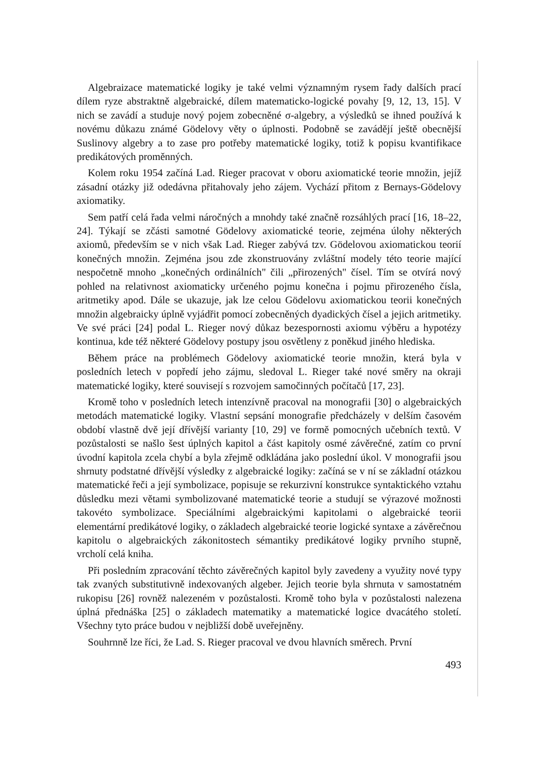Algebraizace matematické logiky je také velmi významným rysem řady dalších prací dílem ryze abstraktně algebraické, dílem matematicko-logické povahy [9, 12, 13, 15]. V nich se zavádí a studuje nový pojem zobecněné σ-algebry, a výsledků se ihned používá k novému důkazu známé Gödelovy věty o úplnosti. Podobně se zavádějí ještě obecnější Suslinovy algebry a to zase pro potřeby matematické logiky, totiž k popisu kvantifikace predikátových proměnných.
Kolem roku 1954 začíná Lad. Rieger pracovat v oboru axiomatické teorie množin, jejíž zásadní otázky již odedávna přitahovaly jeho zájem. Vychází přitom z Bernays-Gödelovy axiomatiky.
Sem patří celá řada velmi náročných a mnohdy také značně rozsáhlých prací [16, 18–22, 24]. Týkají se zčásti samotné Gödelovy axiomatické teorie, zejména úlohy některých axiomů, především se v nich však Lad. Rieger zabývá tzv. Gödelovou axiomatickou teorií konečných množin. Zejména jsou zde zkonstruovány zvláštní modely této teorie mající nespočetně mnoho „konečných ordinálních" čili „přirozených" čísel. Tím se otvírá nový pohled na relativnost axiomaticky určeného pojmu konečna i pojmu přirozeného čísla, aritmetiky apod. Dále se ukazuje, jak lze celou Gödelovu axiomatickou teorii konečných množin algebraicky úplně vyjádřit pomocí zobecněných dyadických čísel a jejich aritmetiky. Ve své práci [24] podal L. Rieger nový důkaz bezespornosti axiomu výběru a hypotézy kontinua, kde též některé Gödelovy postupy jsou osvětleny z poněkud jiného hlediska.
Během práce na problémech Gödelovy axiomatické teorie množin, která byla v posledních letech v popředí jeho zájmu, sledoval L. Rieger také nové směry na okraji matematické logiky, které souvisejí s rozvojem samočinných počítačů [17, 23].
Kromě toho v posledních letech intenzívně pracoval na monografii [30] o algebraických metodách matematické logiky. Vlastní sepsání monografie předcházely v delším časovém období vlastně dvě její dřívější varianty [10, 29] ve formě pomocných učebních textů. V pozůstalosti se našlo šest úplných kapitol a část kapitoly osmé závěrečné, zatím co první úvodní kapitola zcela chybí a byla zřejmě odkládána jako poslední úkol. V monografii jsou shrnuty podstatné dřívější výsledky z algebraické logiky: začíná se v ní se základní otázkou matematické řeči a její symbolizace, popisuje se rekurzivní konstrukce syntaktického vztahu důsledku mezi větami symbolizované matematické teorie a studují se výrazové možnosti takovéto symbolizace. Speciálními algebraickými kapitolami o algebraické teorii elementární predikátové logiky, o základech algebraické teorie logické syntaxe a závěrečnou kapitolu o algebraických zákonitostech sémantiky predikátové logiky prvního stupně, vrcholí celá kniha.
Při posledním zpracování těchto závěrečných kapitol byly zavedeny a využity nové typy tak zvaných substitutivně indexovaných algeber. Jejich teorie byla shrnuta v samostatném rukopisu [26] rovněž nalezeném v pozůstalosti. Kromě toho byla v pozůstalosti nalezena úplná přednáška [25] o základech matematiky a matematické logice dvacátého století. Všechny tyto práce budou v nejbližší době uveřejněny.
Souhrnně lze říci, že Lad. S. Rieger pracoval ve dvou hlavních směrech. První
493